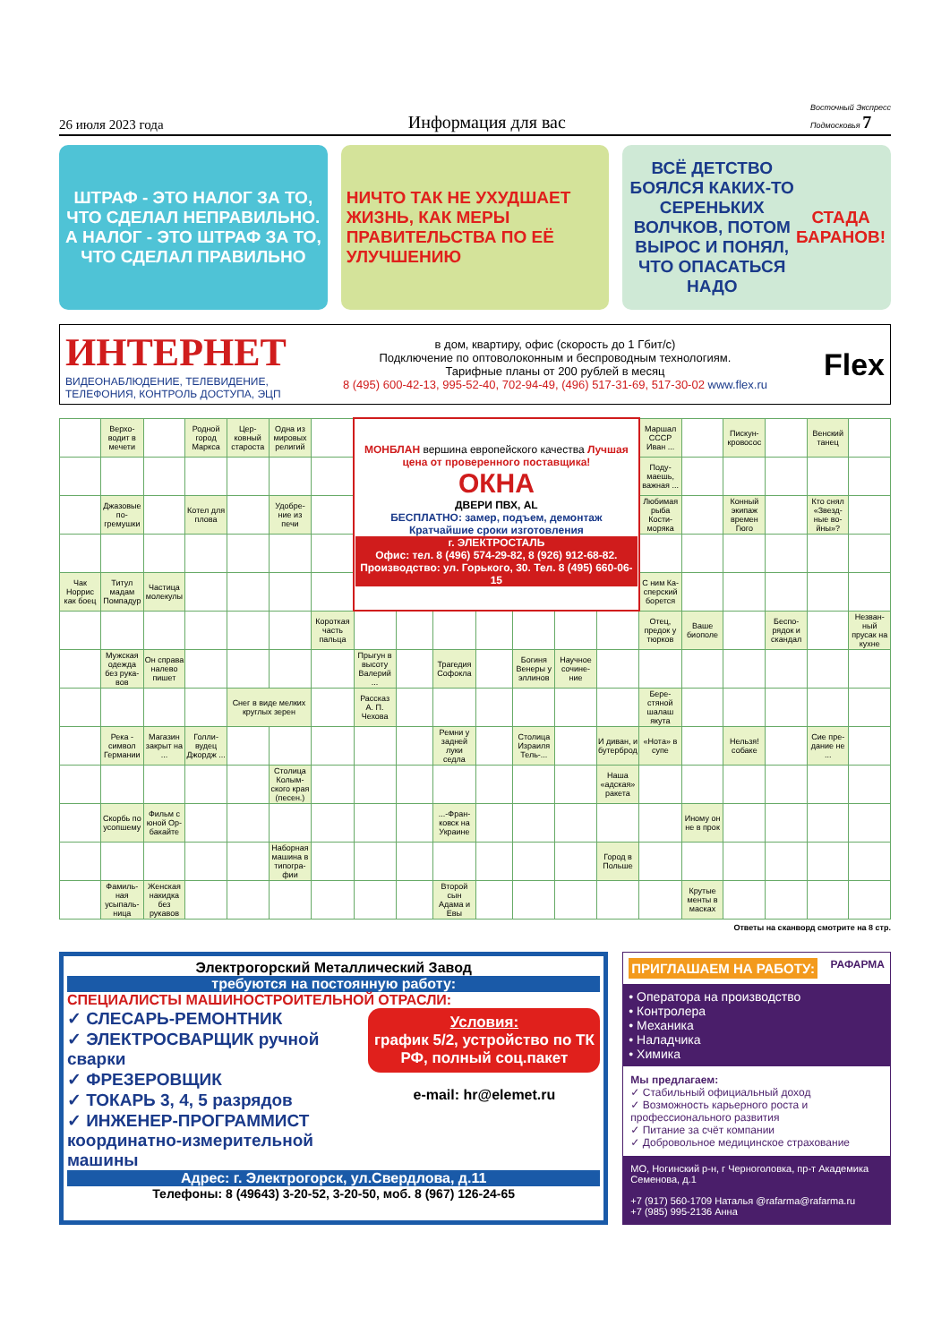26 июля 2023 года Информация для вас Восточный Экспресс
Подмосковья 7
ШТРАФ - ЭТО НАЛОГ ЗА ТО, ЧТО СДЕЛАЛ НЕПРАВИЛЬНО. А НАЛОГ - ЭТО ШТРАФ ЗА ТО, ЧТО СДЕЛАЛ ПРАВИЛЬНО
НИЧТО ТАК НЕ УХУДШАЕТ ЖИЗНЬ, КАК МЕРЫ ПРАВИТЕЛЬСТВА ПО ЕЁ УЛУЧШЕНИЮ
ВСЁ ДЕТСТВО БОЯЛСЯ КАКИХ-ТО СЕРЕНЬКИХ ВОЛЧКОВ, ПОТОМ ВЫРОС И ПОНЯЛ, ЧТО ОПАСАТЬСЯ НАДО СТАДА БАРАНОВ!
ИНТЕРНЕТ
ВИДЕОНАБЛЮДЕНИЕ, ТЕЛЕВИДЕНИЕ,
ТЕЛЕФОНИЯ, КОНТРОЛЬ ДОСТУПА, ЭЦП
в дом, квартиру, офис (скорость до 1 Гбит/с)
Подключение по оптоволоконным и беспроводным технологиям.
Тарифные планы от 200 рублей в месяц
8 (495) 600-42-13, 995-52-40, 702-94-49, (496) 517-31-69, 517-30-02 www.flex.ru
Flex
| | Верхо­водит в мечети | | Родной город Маркса | Цер­ковный староста | Одна из мировых религий | | МОНБЛАН вершина европейского качества Лучшая цена от проверенного поставщика! ОКНА ДВЕРИ ПВХ, AL БЕСПЛАТНО: замер, подъем, демонтаж Кратчайшие сроки изготовления г. ЭЛЕКТРОСТАЛЬ Офис: тел. 8 (496) 574-29-82, 8 (926) 912-68-82. Производство: ул. Горького, 30. Тел. 8 (495) 660-06-15 | | | | | | | Маршал СССР Иван ... | | Пискун-кровосос | | Венский танец | |
| | | | | | | | | | | | | | | Поду­маешь, важная ... | | | | | |
| | Джазо­вые по­гремушки | | Котел для плова | | Удобре­ние из печи | | | | | | | | | Любимая рыба Кости-моряка | | Конный экипаж времен Гюго | | Кто снял «Звезд­ные во­йны»? | |
| Чак Норрис как боец | Титул мадам Помпа­дур | Частица молеку­лы | | | | | | | | | | | | С ним Ка­сперский борется | | | | | |
| | | | | | | Короткая часть пальца | | | | | | | | Отец, предок у тюрков | Ваше биополе | | Беспо­рядок и скандал | | Незван­ный прусак на кухне |
| | Мужская одежда без рука­вов | Он справа налево пишет | | | | | Прыгун в высоту Валерий ... | | Трагедия Софокла | | Богиня Венеры у эллинов | Научное сочине­ние | | | | | | | |
| | | | | Снег в виде мелких круглых зерен | | | Рассказ А. П. Чехова | | | | | | | Бере­стяной шалаш якута | | | | | |
| | Река - символ Германии | Магазин закрыт на ... | Голли­вудец Джордж ... | | | | | | Ремни у задней луки седла | | Столица Израиля Тель-... | | И диван, и бутер­брод | «Нота» в супе | | Нельзя! собаке | | Сие пре­дание не ... | |
| | | | | | Столица Колым­ского края (песен.) | | | | | | | | Наша «адская» ракета | | | | | | |
| | Скорбь по усоп­шему | Фильм с юной Ор­бакайте | | | | | | | ...-Фран­ковск на Украине | | | | | | Иному он не в прок | | | | |
| | | | | | Наборная машина в типогра­фии | | | | | | | | Город в Польше | | | | | | |
| | Фамиль­ная усыпаль­ница | Женская накидка без рукавов | | | | | | | Второй сын Адама и Евы | | | | | | Крутые менты в масках | | | | |
Ответы на сканворд смотрите на 8 стр.
Электрогорский Металлический Завод
требуются на постоянную работу:
СПЕЦИАЛИСТЫ МАШИНОСТРОИТЕЛЬНОЙ ОТРАСЛИ:
✓ СЛЕСАРЬ-РЕМОНТНИК
✓ ЭЛЕКТРОСВАРЩИК ручной сварки
✓ ФРЕЗЕРОВЩИК
✓ ТОКАРЬ 3, 4, 5 разрядов
✓ ИНЖЕНЕР-ПРОГРАММИСТ координатно-измерительной машины
Условия:
график 5/2, устройство по ТК РФ, полный соц.пакет
e-mail: hr@elemet.ru
Адрес: г. Электрогорск, ул.Свердлова, д.11
Телефоны: 8 (49643) 3-20-52, 3-20-50, моб. 8 (967) 126-24-65
ПРИГЛАШАЕМ НА РАБОТУ: РАФАРМА
• Оператора на производство
• Контролера
• Механика
• Наладчика
• Химика
Мы предлагаем:
✓ Стабильный официальный доход
✓ Возможность карьерного роста и профессионального развития
✓ Питание за счёт компании
✓ Добровольное медицинское страхование
МО, Ногинский р-н, г Черноголовка, пр-т Академика Семенова, д.1
+7 (917) 560-1709 Наталья @rafarma@rafarma.ru
+7 (985) 995-2136 Анна